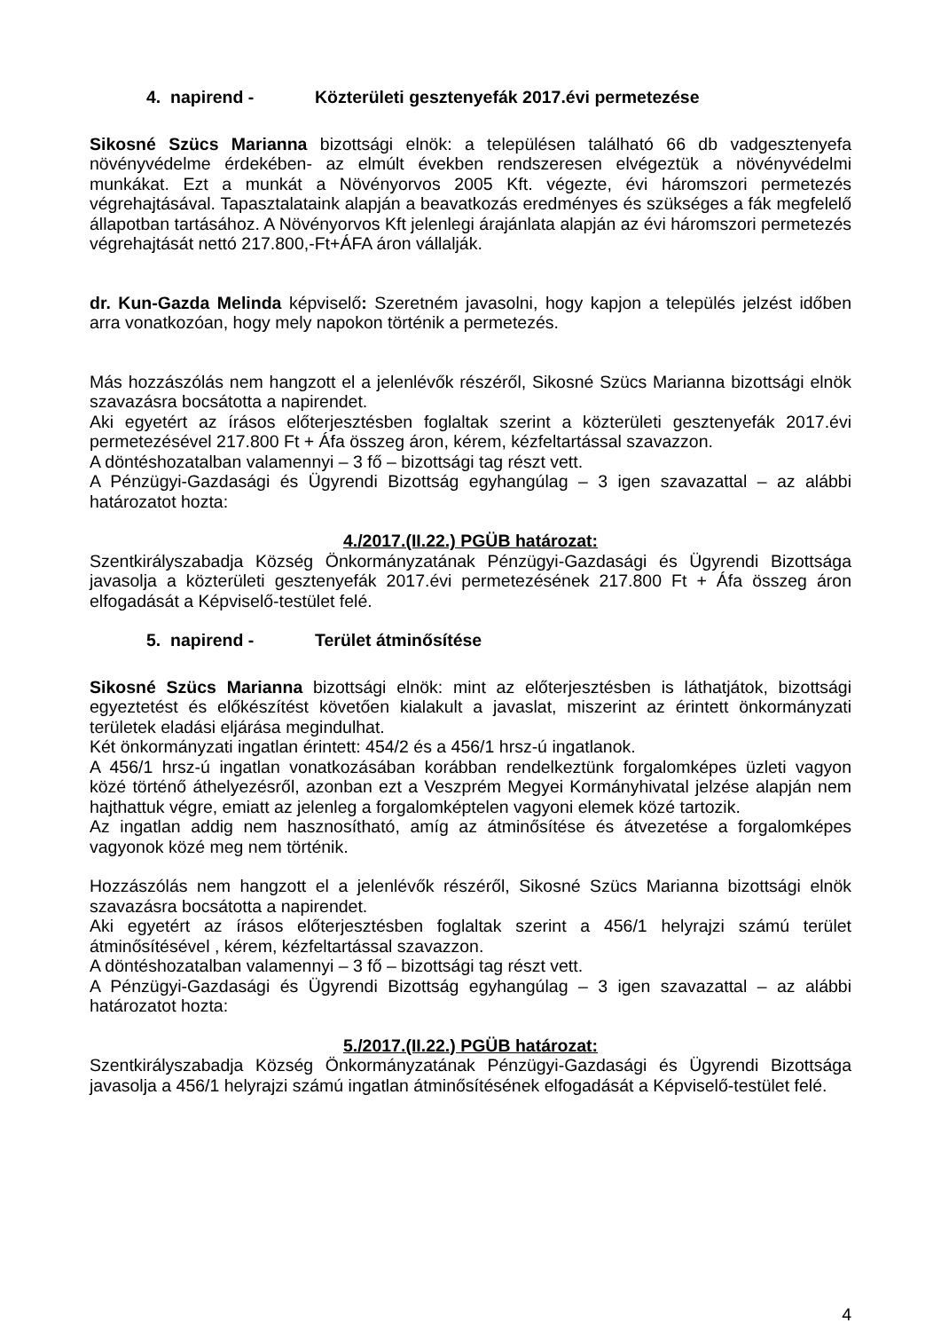4. napirend - Közterületi gesztenyefák 2017.évi permetezése
Sikosné Szücs Marianna bizottsági elnök: a településen található 66 db vadgesztenyefa növényvédelme érdekében- az elmúlt években rendszeresen elvégeztük a növényvédelmi munkákat. Ezt a munkát a Növényorvos 2005 Kft. végezte, évi háromszori permetezés végrehajtásával. Tapasztalataink alapján a beavatkozás eredményes és szükséges a fák megfelelő állapotban tartásához. A Növényorvos Kft jelenlegi árajánlata alapján az évi háromszori permetezés végrehajtását nettó 217.800,-Ft+ÁFA áron vállalják.
dr. Kun-Gazda Melinda képviselő: Szeretném javasolni, hogy kapjon a település jelzést időben arra vonatkozóan, hogy mely napokon történik a permetezés.
Más hozzászólás nem hangzott el a jelenlévők részéről, Sikosné Szücs Marianna bizottsági elnök szavazásra bocsátotta a napirendet.
Aki egyetért az írásos előterjesztésben foglaltak szerint a közterületi gesztenyefák 2017.évi permetezésével 217.800 Ft + Áfa összeg áron, kérem, kézfeltartással szavazzon.
A döntéshozatalban valamennyi – 3 fő – bizottsági tag részt vett.
A Pénzügyi-Gazdasági és Ügyrendi Bizottság egyhangúlag – 3 igen szavazattal – az alábbi határozatot hozta:
4./2017.(II.22.) PGÜB határozat:
Szentkirályszabadja Község Önkormányzatának Pénzügyi-Gazdasági és Ügyrendi Bizottsága javasolja a közterületi gesztenyefák 2017.évi permetezésének 217.800 Ft + Áfa összeg áron elfogadását a Képviselő-testület felé.
5. napirend - Terület átminősítése
Sikosné Szücs Marianna bizottsági elnök: mint az előterjesztésben is láthatjátok, bizottsági egyeztetést és előkészítést követően kialakult a javaslat, miszerint az érintett önkormányzati területek eladási eljárása megindulhat.
Két önkormányzati ingatlan érintett: 454/2 és a 456/1 hrsz-ú ingatlanok.
A 456/1 hrsz-ú ingatlan vonatkozásában korábban rendelkeztünk forgalomképes üzleti vagyon közé történő áthelyezésről, azonban ezt a Veszprém Megyei Kormányhivatal jelzése alapján nem hajthattuk végre, emiatt az jelenleg a forgalomképtelen vagyoni elemek közé tartozik.
Az ingatlan addig nem hasznosítható, amíg az átminősítése és átvezetése a forgalomképes vagyonok közé meg nem történik.
Hozzászólás nem hangzott el a jelenlévők részéről, Sikosné Szücs Marianna bizottsági elnök szavazásra bocsátotta a napirendet.
Aki egyetért az írásos előterjesztésben foglaltak szerint a 456/1 helyrajzi számú terület átminősítésével , kérem, kézfeltartással szavazzon.
A döntéshozatalban valamennyi – 3 fő – bizottsági tag részt vett.
A Pénzügyi-Gazdasági és Ügyrendi Bizottság egyhangúlag – 3 igen szavazattal – az alábbi határozatot hozta:
5./2017.(II.22.) PGÜB határozat:
Szentkirályszabadja Község Önkormányzatának Pénzügyi-Gazdasági és Ügyrendi Bizottsága javasolja a 456/1 helyrajzi számú ingatlan átminősítésének elfogadását a Képviselő-testület felé.
4